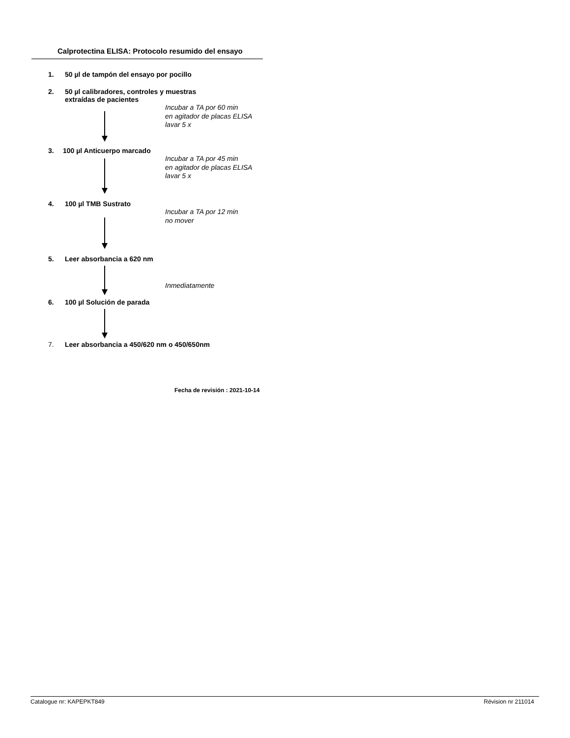Calprotectina ELISA: Protocolo resumido del ensayo
1. 50 µl de tampón del ensayo por pocillo
2. 50 µl calibradores, controles y muestras
extraídas de pacientes
Incubar a TA por 60 min
en agitador de placas ELISA
lavar 5 x
3. 100 µl Anticuerpo marcado
Incubar a TA por 45 min
en agitador de placas ELISA
lavar 5 x
4. 100 µl TMB Sustrato
Incubar a TA por 12 min
no mover
5. Leer absorbancia a 620 nm
Inmediatamente
6. 100 µl Solución de parada
7. Leer absorbancia a 450/620 nm o 450/650nm
Fecha de revisión : 2021-10-14
Catalogue nr: KAPEPKT849 Révision nr 211014